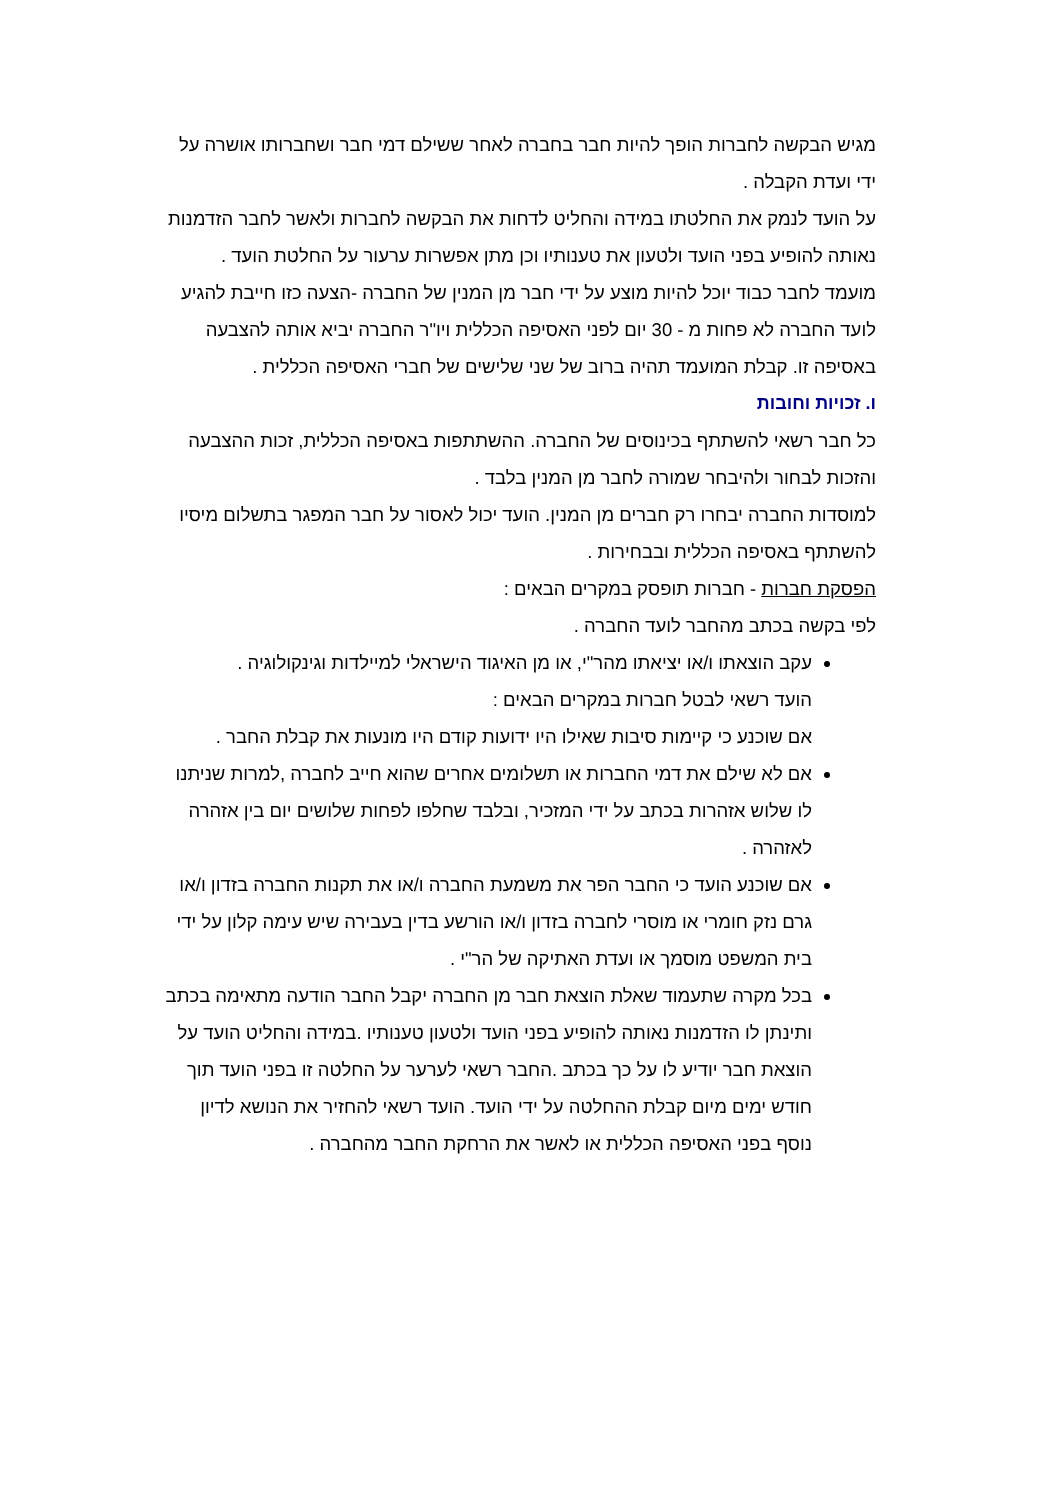מגיש הבקשה לחברות הופך להיות חבר בחברה לאחר ששילם דמי חבר ושחברותו אושרה על ידי ועדת הקבלה .
על הועד לנמק את החלטתו במידה והחליט לדחות את הבקשה לחברות ולאשר לחבר הזדמנות נאותה להופיע בפני הועד ולטעון את טענותיו וכן מתן אפשרות ערעור על החלטת הועד .
מועמד לחבר כבוד יוכל להיות מוצע על ידי חבר מן המנין של החברה -הצעה כזו חייבת להגיע לועד החברה לא פחות מ - 30 יום לפני האסיפה הכללית ויו"ר החברה יביא אותה להצבעה באסיפה זו. קבלת המועמד תהיה ברוב של שני שלישים של חברי האסיפה הכללית .
ו. זכויות וחובות
כל חבר רשאי להשתתף בכינוסים של החברה. ההשתתפות באסיפה הכללית, זכות ההצבעה והזכות לבחור ולהיבחר שמורה לחבר מן המנין בלבד .
למוסדות החברה יבחרו רק חברים מן המנין. הועד יכול לאסור על חבר המפגר בתשלום מיסיו להשתתף באסיפה הכללית ובבחירות .
הפסקת חברות - חברות תופסק במקרים הבאים :
לפי בקשה בכתב מהחבר לועד החברה .
עקב הוצאתו ו/או יציאתו מהר"י, או מן האיגוד הישראלי למיילדות וגינקולוגיה .
הועד רשאי לבטל חברות במקרים הבאים :
אם שוכנע כי קיימות סיבות שאילו היו ידועות קודם היו מונעות את קבלת החבר .
אם לא שילם את דמי החברות או תשלומים אחרים שהוא חייב לחברה ,למרות שניתנו לו שלוש אזהרות בכתב על ידי המזכיר, ובלבד שחלפו לפחות שלושים יום בין אזהרה לאזהרה .
אם שוכנע הועד כי החבר הפר את משמעת החברה ו/או את תקנות החברה בזדון ו/או גרם נזק חומרי או מוסרי לחברה בזדון ו/או הורשע בדין בעבירה שיש עימה קלון על ידי בית המשפט מוסמך או ועדת האתיקה של הר"י .
בכל מקרה שתעמוד שאלת הוצאת חבר מן החברה יקבל החבר הודעה מתאימה בכתב ותינתן לו הזדמנות נאותה להופיע בפני הועד ולטעון טענותיו .במידה והחליט הועד על הוצאת חבר יודיע לו על כך בכתב .החבר רשאי לערער על החלטה זו בפני הועד תוך חודש ימים מיום קבלת ההחלטה על ידי הועד. הועד רשאי להחזיר את הנושא לדיון נוסף בפני האסיפה הכללית או לאשר את הרחקת החבר מהחברה .